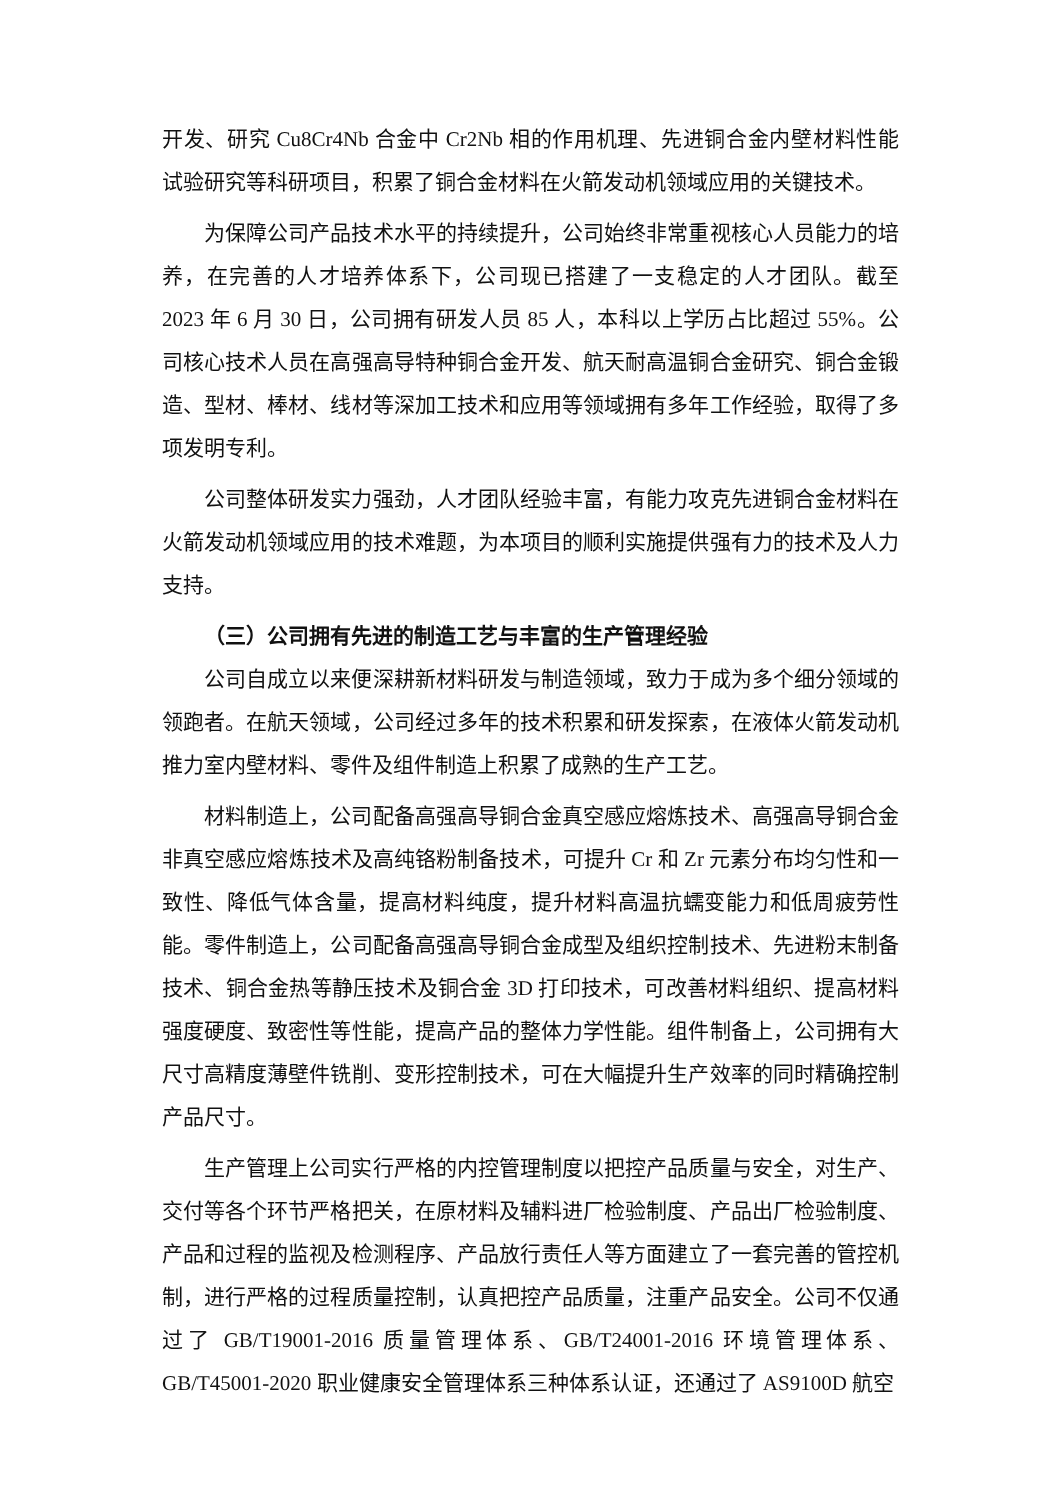开发、研究 Cu8Cr4Nb 合金中 Cr2Nb 相的作用机理、先进铜合金内壁材料性能试验研究等科研项目，积累了铜合金材料在火箭发动机领域应用的关键技术。
为保障公司产品技术水平的持续提升，公司始终非常重视核心人员能力的培养，在完善的人才培养体系下，公司现已搭建了一支稳定的人才团队。截至 2023 年 6 月 30 日，公司拥有研发人员 85 人，本科以上学历占比超过 55%。公司核心技术人员在高强高导特种铜合金开发、航天耐高温铜合金研究、铜合金锻造、型材、棒材、线材等深加工技术和应用等领域拥有多年工作经验，取得了多项发明专利。
公司整体研发实力强劲，人才团队经验丰富，有能力攻克先进铜合金材料在火箭发动机领域应用的技术难题，为本项目的顺利实施提供强有力的技术及人力支持。
（三）公司拥有先进的制造工艺与丰富的生产管理经验
公司自成立以来便深耕新材料研发与制造领域，致力于成为多个细分领域的领跑者。在航天领域，公司经过多年的技术积累和研发探索，在液体火箭发动机推力室内壁材料、零件及组件制造上积累了成熟的生产工艺。
材料制造上，公司配备高强高导铜合金真空感应熔炼技术、高强高导铜合金非真空感应熔炼技术及高纯铬粉制备技术，可提升 Cr 和 Zr 元素分布均匀性和一致性、降低气体含量，提高材料纯度，提升材料高温抗蠕变能力和低周疲劳性能。零件制造上，公司配备高强高导铜合金成型及组织控制技术、先进粉末制备技术、铜合金热等静压技术及铜合金 3D 打印技术，可改善材料组织、提高材料强度硬度、致密性等性能，提高产品的整体力学性能。组件制备上，公司拥有大尺寸高精度薄壁件铣削、变形控制技术，可在大幅提升生产效率的同时精确控制产品尺寸。
生产管理上公司实行严格的内控管理制度以把控产品质量与安全，对生产、交付等各个环节严格把关，在原材料及辅料进厂检验制度、产品出厂检验制度、产品和过程的监视及检测程序、产品放行责任人等方面建立了一套完善的管控机制，进行严格的过程质量控制，认真把控产品质量，注重产品安全。公司不仅通过了 GB/T19001-2016 质量管理体系、GB/T24001-2016 环境管理体系、GB/T45001-2020 职业健康安全管理体系三种体系认证，还通过了 AS9100D 航空